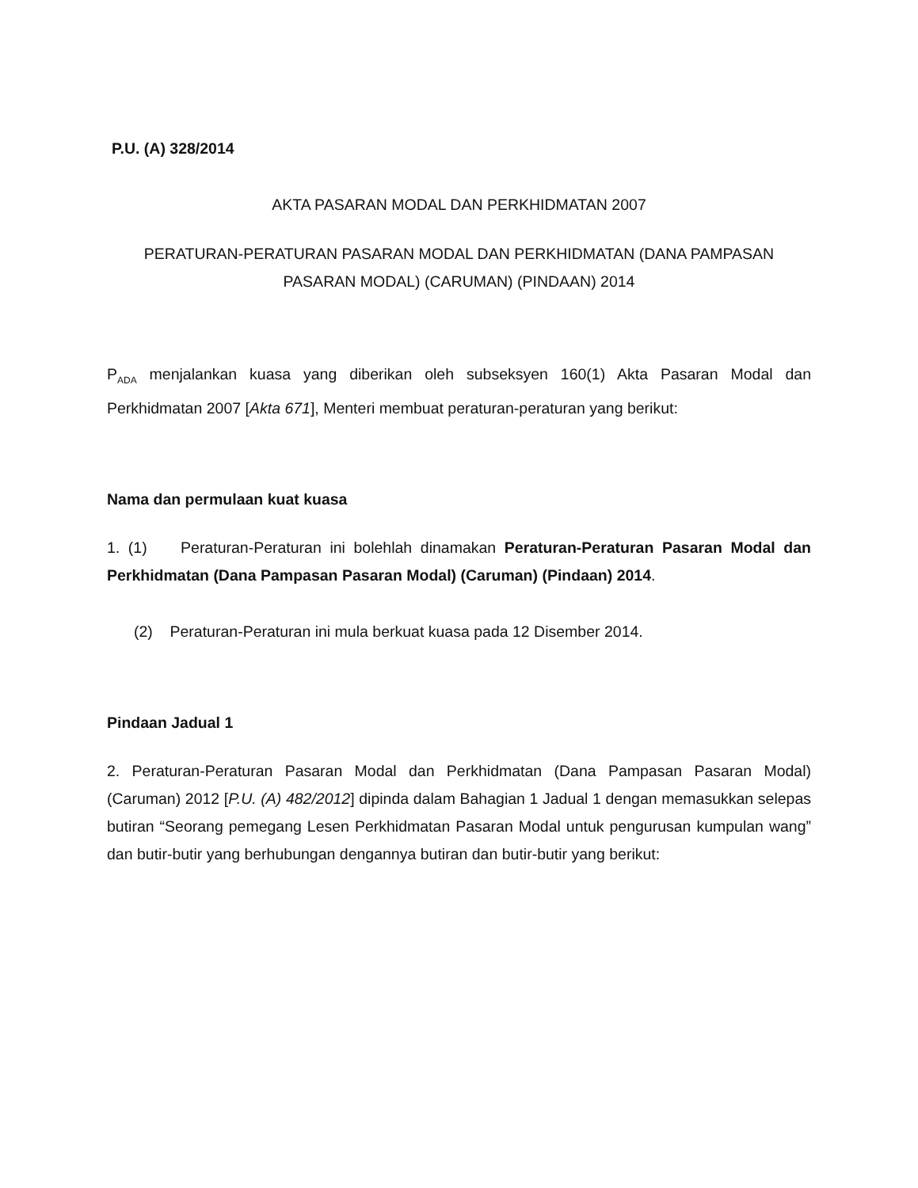P.U. (A) 328/2014
AKTA PASARAN MODAL DAN PERKHIDMATAN 2007
PERATURAN-PERATURAN PASARAN MODAL DAN PERKHIDMATAN (DANA PAMPASAN PASARAN MODAL) (CARUMAN) (PINDAAN) 2014
P<sub>ADA</sub> menjalankan kuasa yang diberikan oleh subseksyen 160(1) Akta Pasaran Modal dan Perkhidmatan 2007 [Akta 671], Menteri membuat peraturan-peraturan yang berikut:
Nama dan permulaan kuat kuasa
1. (1) Peraturan-Peraturan ini bolehlah dinamakan Peraturan-Peraturan Pasaran Modal dan Perkhidmatan (Dana Pampasan Pasaran Modal) (Caruman) (Pindaan) 2014.
(2) Peraturan-Peraturan ini mula berkuat kuasa pada 12 Disember 2014.
Pindaan Jadual 1
2. Peraturan-Peraturan Pasaran Modal dan Perkhidmatan (Dana Pampasan Pasaran Modal) (Caruman) 2012 [P.U. (A) 482/2012] dipinda dalam Bahagian 1 Jadual 1 dengan memasukkan selepas butiran “Seorang pemegang Lesen Perkhidmatan Pasaran Modal untuk pengurusan kumpulan wang” dan butir-butir yang berhubungan dengannya butiran dan butir-butir yang berikut: